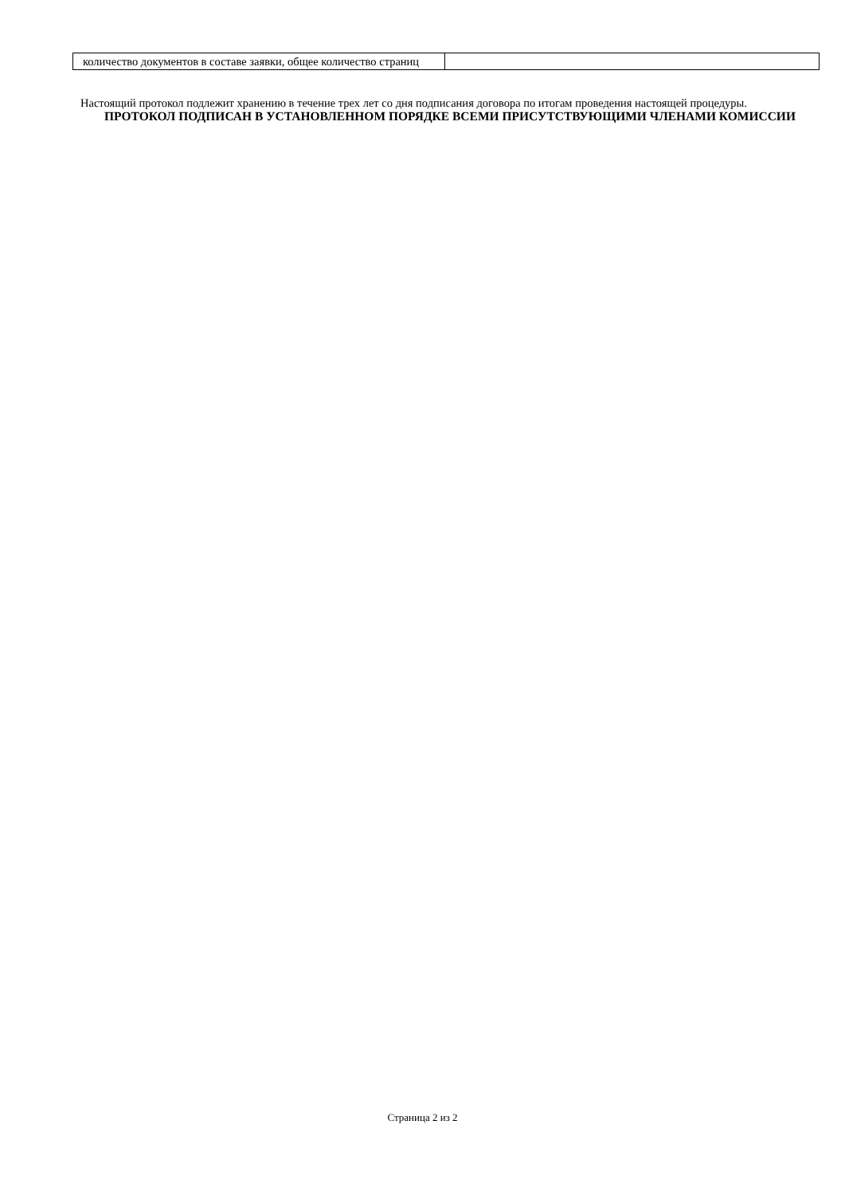| количество документов в составе заявки, общее количество страниц | |
Настоящий протокол подлежит хранению в течение трех лет со дня подписания договора по итогам проведения настоящей процедуры.
ПРОТОКОЛ ПОДПИСАН В УСТАНОВЛЕННОМ ПОРЯДКЕ ВСЕМИ ПРИСУТСТВУЮЩИМИ ЧЛЕНАМИ КОМИССИИ
Страница 2 из 2